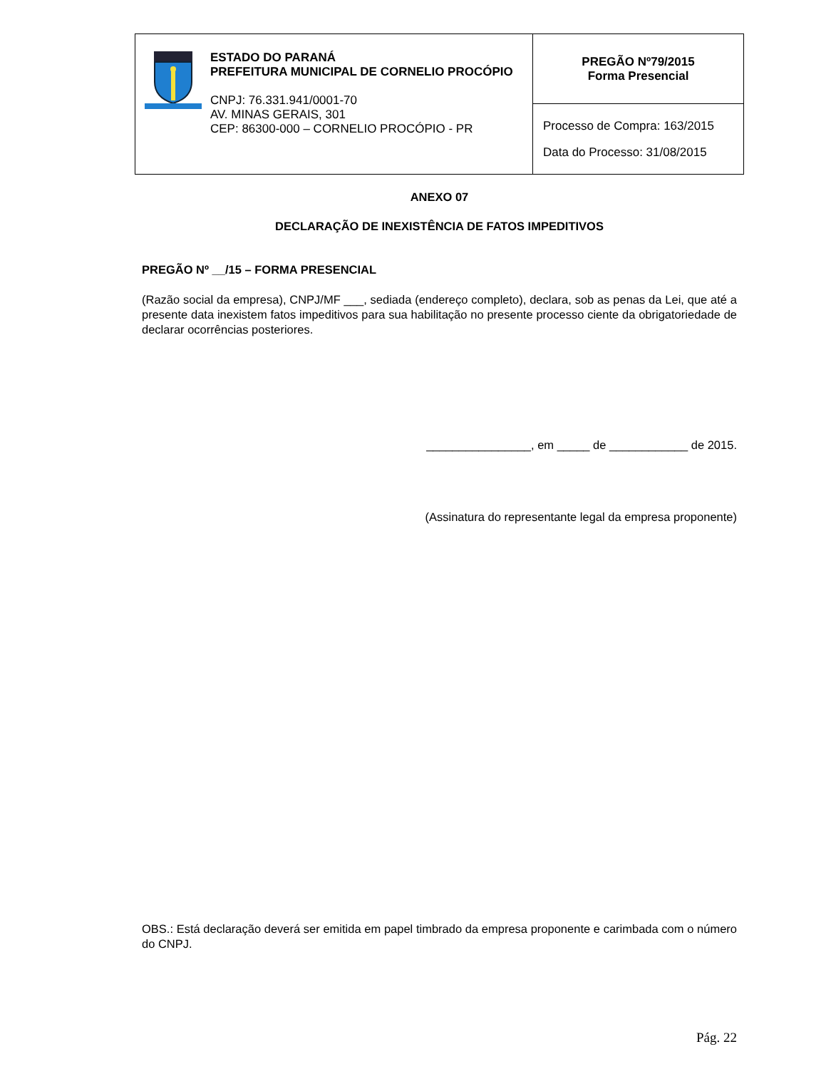| ESTADO DO PARANÁ PREFEITURA MUNICIPAL DE CORNELIO PROCÓPIO CNPJ: 76.331.941/0001-70 AV. MINAS GERAIS, 301 CEP: 86300-000 – CORNELIO PROCÓPIO - PR | PREGÃO Nº79/2015 Forma Presencial |
| | Processo de Compra: 163/2015 Data do Processo: 31/08/2015 |
ANEXO 07
DECLARAÇÃO DE INEXISTÊNCIA DE FATOS IMPEDITIVOS
PREGÃO Nº __/15 – FORMA PRESENCIAL
(Razão social da empresa), CNPJ/MF ___, sediada (endereço completo), declara, sob as penas da Lei, que até a presente data inexistem fatos impeditivos para sua habilitação no presente processo ciente da obrigatoriedade de declarar ocorrências posteriores.
________________, em _____ de ____________ de 2015.
(Assinatura do representante legal da empresa proponente)
OBS.: Está declaração deverá ser emitida em papel timbrado da empresa proponente e carimbada com o número do CNPJ.
Pág. 22